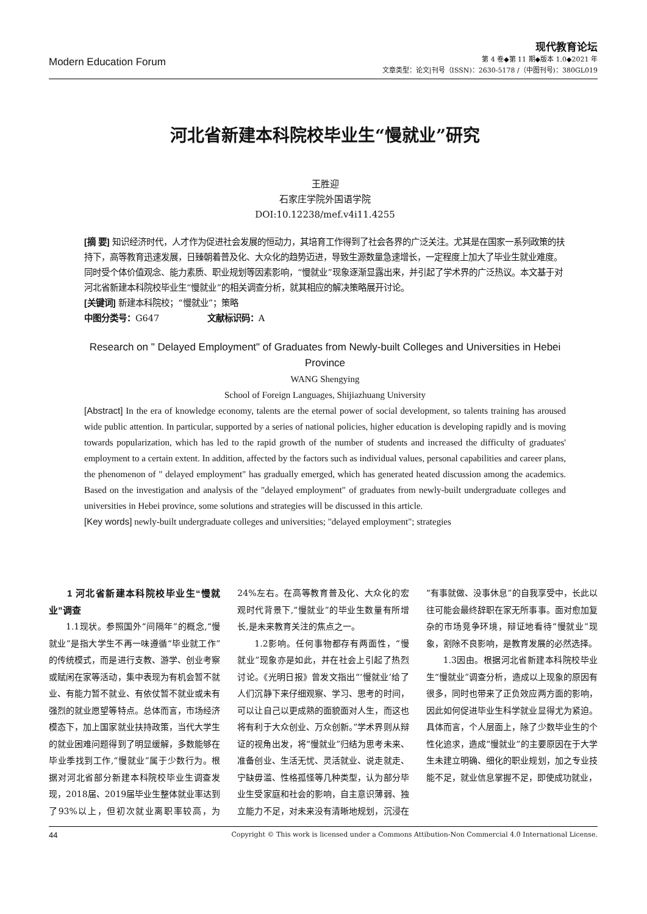Modern Education Forum
现代教育论坛
第 4 卷◆第 11 期◆版本 1.0◆2021 年
文章类型：论文|刊号（ISSN)：2630-5178 /（中图刊号)：380GL019
河北省新建本科院校毕业生“慢就业”研究
王胜迎
石家庄学院外国语学院
DOI:10.12238/mef.v4i11.4255
[摘 要] 知识经济时代，人才作为促进社会发展的恒动力，其培育工作得到了社会各界的广泛关注。尤其是在国家一系列政策的扶持下，高等教育迅速发展，日臻朝着普及化、大众化的趋势迈进，导致生源数量急速增长，一定程度上加大了毕业生就业难度。同时受个体价值观念、能力素质、职业规划等因素影响，“慢就业”现象逐渐显露出来，并引起了学术界的广泛热议。本文基于对河北省新建本科院校毕业生“慢就业”的相关调查分析，就其相应的解决策略展开讨论。
[关键词] 新建本科院校；“慢就业”；策略
中图分类号：G647 文献标识码：A
Research on " Delayed Employment" of Graduates from Newly-built Colleges and Universities in Hebei Province
WANG Shengying
School of Foreign Languages, Shijiazhuang University
[Abstract] In the era of knowledge economy, talents are the eternal power of social development, so talents training has aroused wide public attention. In particular, supported by a series of national policies, higher education is developing rapidly and is moving towards popularization, which has led to the rapid growth of the number of students and increased the difficulty of graduates' employment to a certain extent. In addition, affected by the factors such as individual values, personal capabilities and career plans, the phenomenon of " delayed employment" has gradually emerged, which has generated heated discussion among the academics. Based on the investigation and analysis of the "delayed employment" of graduates from newly-built undergraduate colleges and universities in Hebei province, some solutions and strategies will be discussed in this article.
[Key words] newly-built undergraduate colleges and universities; "delayed employment"; strategies
1 河北省新建本科院校毕业生“慢就业”调查
1.1现状。参照国外“间隔年”的概念,“慢就业”是指大学生不再一味遵循“毕业就工作”的传统模式，而是进行支教、游学、创业考察或赋闲在家等活动，集中表现为有机会暂不就业、有能力暂不就业、有依仗暂不就业或未有强烈的就业愿望等特点。总体而言，市场经济模态下，加上国家就业扶持政策，当代大学生的就业困难问题得到了明显缓解，多数能够在毕业季找到工作,“慢就业”属于少数行为。根据对河北省部分新建本科院校毕业生调查发现，2018届、2019届毕业生整体就业率达到了93%以上，但初次就业离职率较高，为24%左右。在高等教育普及化、大众化的宏观时代背景下,“慢就业”的毕业生数量有所增长,是未来教育关注的焦点之一。
1.2影响。任何事物都存有两面性，“慢就业”现象亦是如此，并在社会上引起了热烈讨论。《光明日报》曾发文指出“‘慢就业’给了人们沉静下来仔细观察、学习、思考的时间，可以让自己以更成熟的面貌面对人生，而这也将有利于大众创业、万众创新。”学术界则从辩证的视角出发，将“慢就业”归结为思考未来、准备创业、生活无忧、灵活就业、说走就走、宁缺毋滥、性格孤怪等几种类型，认为部分毕业生受家庭和社会的影响，自主意识薄弱、独立能力不足，对未来没有清晰地规划，沉浸在“有事就做、没事休息”的自我享受中，长此以往可能会最终辞职在家无所事事。面对愈加复杂的市场竞争环境，辩证地看待“慢就业”现象，割除不良影响，是教育发展的必然选择。
1.3因由。根据河北省新建本科院校毕业生“慢就业”调查分析，造成以上现象的原因有很多，同时也带来了正负效应两方面的影响，因此如何促进毕业生科学就业显得尤为紧迫。具体而言，个人层面上，除了少数毕业生的个性化追求，造成“慢就业”的主要原因在于大学生未建立明确、细化的职业规划，加之专业技能不足，就业信息掌握不足，即使成功就业，
44 Copyright © This work is licensed under a Commons Attibution-Non Commercial 4.0 International License.